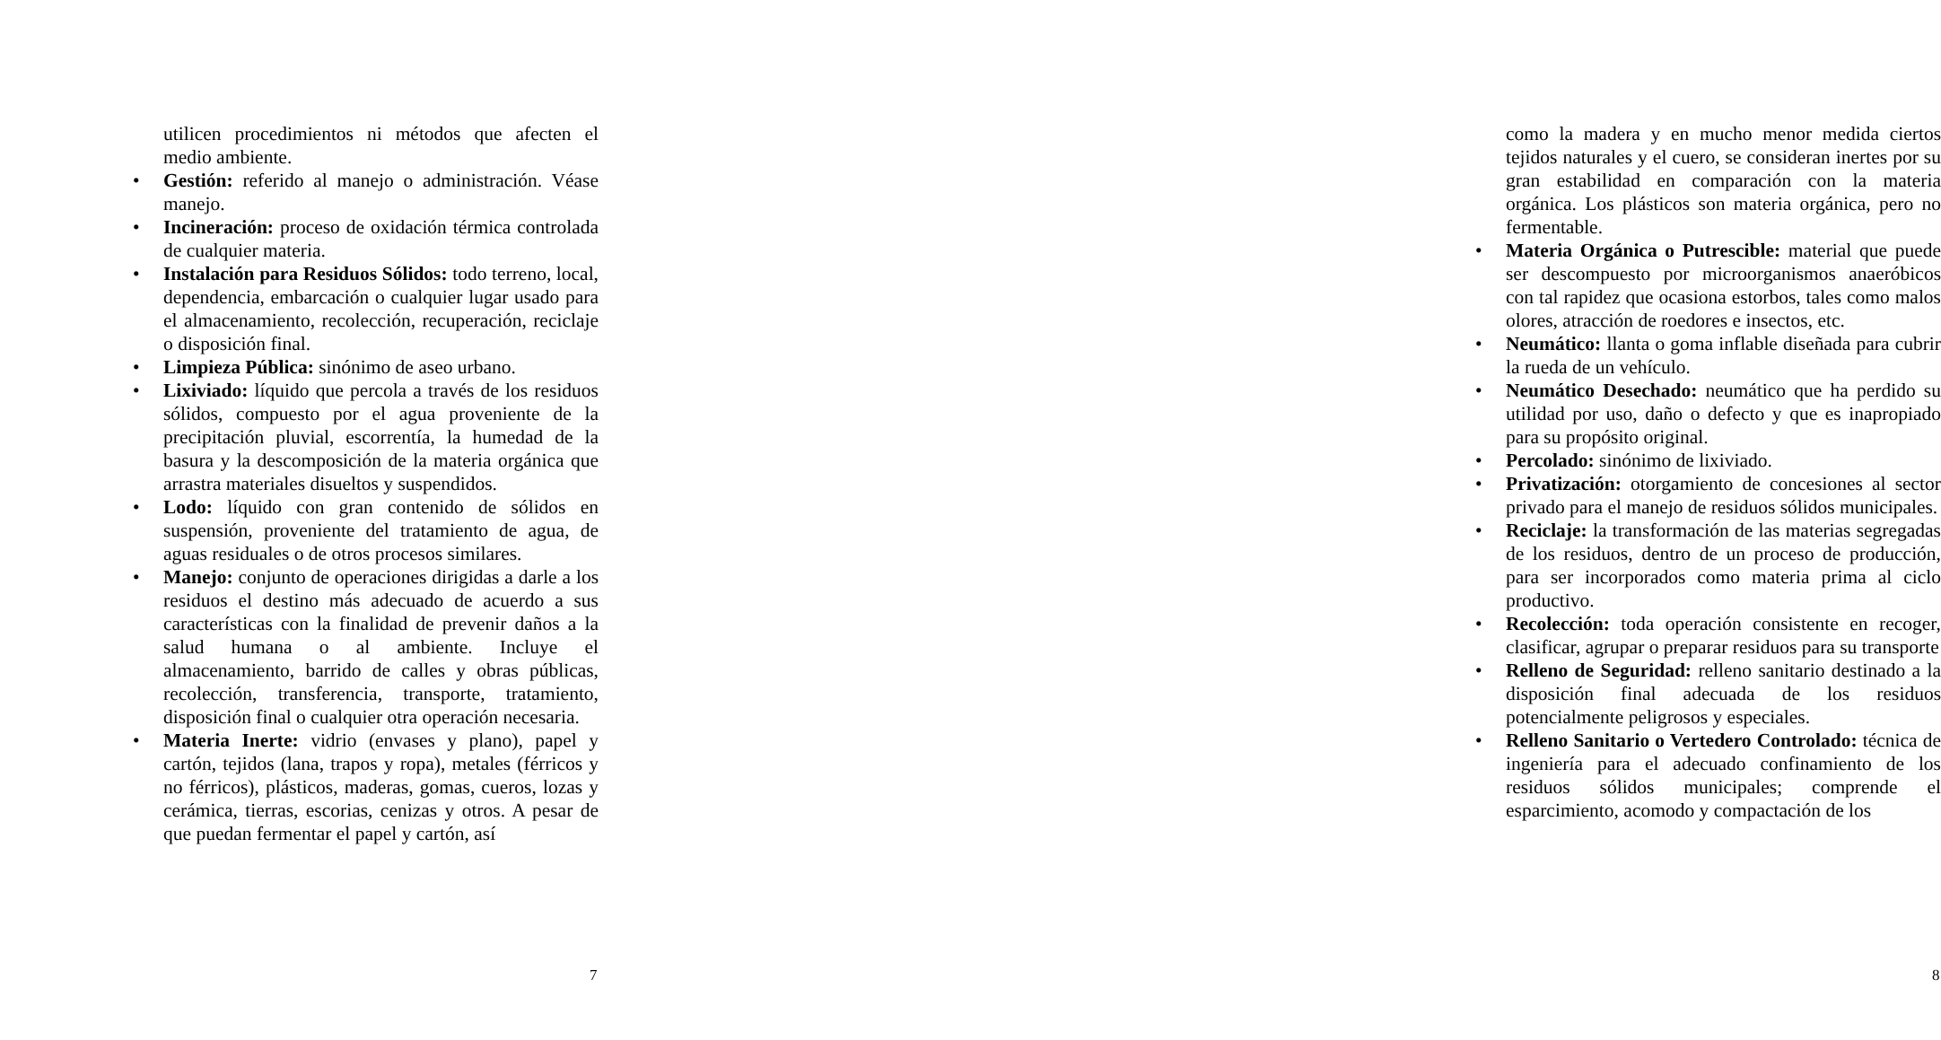utilicen procedimientos ni métodos que afecten el medio ambiente.
• Gestión: referido al manejo o administración. Véase manejo.
• Incineración: proceso de oxidación térmica controlada de cualquier materia.
• Instalación para Residuos Sólidos: todo terreno, local, dependencia, embarcación o cualquier lugar usado para el almacenamiento, recolección, recuperación, reciclaje o disposición final.
• Limpieza Pública: sinónimo de aseo urbano.
• Lixiviado: líquido que percola a través de los residuos sólidos, compuesto por el agua proveniente de la precipitación pluvial, escorrentía, la humedad de la basura y la descomposición de la materia orgánica que arrastra materiales disueltos y suspendidos.
• Lodo: líquido con gran contenido de sólidos en suspensión, proveniente del tratamiento de agua, de aguas residuales o de otros procesos similares.
• Manejo: conjunto de operaciones dirigidas a darle a los residuos el destino más adecuado de acuerdo a sus características con la finalidad de prevenir daños a la salud humana o al ambiente. Incluye el almacenamiento, barrido de calles y obras públicas, recolección, transferencia, transporte, tratamiento, disposición final o cualquier otra operación necesaria.
• Materia Inerte: vidrio (envases y plano), papel y cartón, tejidos (lana, trapos y ropa), metales (férricos y no férricos), plásticos, maderas, gomas, cueros, lozas y cerámica, tierras, escorias, cenizas y otros. A pesar de que puedan fermentar el papel y cartón, así
7
como la madera y en mucho menor medida ciertos tejidos naturales y el cuero, se consideran inertes por su gran estabilidad en comparación con la materia orgánica. Los plásticos son materia orgánica, pero no fermentable.
• Materia Orgánica o Putrescible: material que puede ser descompuesto por microorganismos anaeróbicos con tal rapidez que ocasiona estorbos, tales como malos olores, atracción de roedores e insectos, etc.
• Neumático: llanta o goma inflable diseñada para cubrir la rueda de un vehículo.
• Neumático Desechado: neumático que ha perdido su utilidad por uso, daño o defecto y que es inapropiado para su propósito original.
• Percolado: sinónimo de lixiviado.
• Privatización: otorgamiento de concesiones al sector privado para el manejo de residuos sólidos municipales.
• Reciclaje: la transformación de las materias segregadas de los residuos, dentro de un proceso de producción, para ser incorporados como materia prima al ciclo productivo.
• Recolección: toda operación consistente en recoger, clasificar, agrupar o preparar residuos para su transporte
• Relleno de Seguridad: relleno sanitario destinado a la disposición final adecuada de los residuos potencialmente peligrosos y especiales.
• Relleno Sanitario o Vertedero Controlado: técnica de ingeniería para el adecuado confinamiento de los residuos sólidos municipales; comprende el esparcimiento, acomodo y compactación de los
8